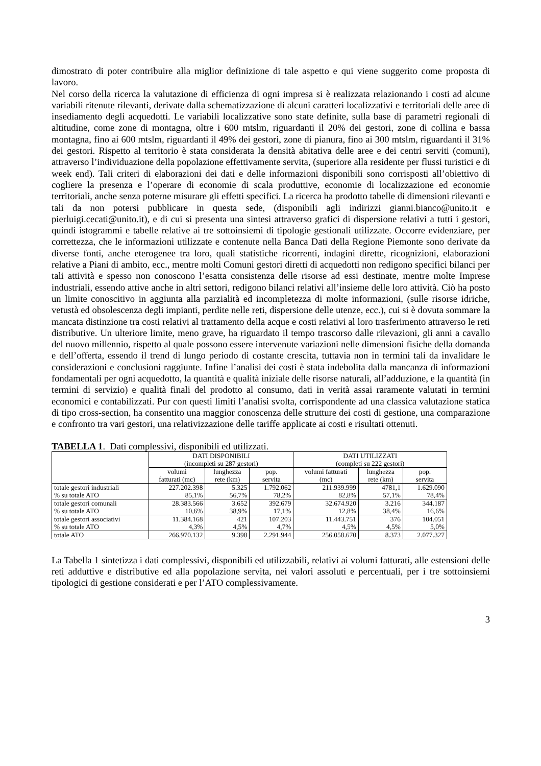dimostrato di poter contribuire alla miglior definizione di tale aspetto e qui viene suggerito come proposta di lavoro.
Nel corso della ricerca la valutazione di efficienza di ogni impresa si è realizzata relazionando i costi ad alcune variabili ritenute rilevanti, derivate dalla schematizzazione di alcuni caratteri localizzativi e territoriali delle aree di insediamento degli acquedotti. Le variabili localizzative sono state definite, sulla base di parametri regionali di altitudine, come zone di montagna, oltre i 600 mtslm, riguardanti il 20% dei gestori, zone di collina e bassa montagna, fino ai 600 mtslm, riguardanti il 49% dei gestori, zone di pianura, fino ai 300 mtslm, riguardanti il 31% dei gestori. Rispetto al territorio è stata considerata la densità abitativa delle aree e dei centri serviti (comuni), attraverso l’individuazione della popolazione effettivamente servita, (superiore alla residente per flussi turistici e di week end). Tali criteri di elaborazioni dei dati e delle informazioni disponibili sono corrisposti all’obiettivo di cogliere la presenza e l’operare di economie di scala produttive, economie di localizzazione ed economie territoriali, anche senza poterne misurare gli effetti specifici. La ricerca ha prodotto tabelle di dimensioni rilevanti e tali da non potersi pubblicare in questa sede, (disponibili agli indirizzi gianni.bianco@unito.it e pierluigi.cecati@unito.it), e di cui si presenta una sintesi attraverso grafici di dispersione relativi a tutti i gestori, quindi istogrammi e tabelle relative ai tre sottoinsiemi di tipologie gestionali utilizzate. Occorre evidenziare, per correttezza, che le informazioni utilizzate e contenute nella Banca Dati della Regione Piemonte sono derivate da diverse fonti, anche eterogenee tra loro, quali statistiche ricorrenti, indagini dirette, ricognizioni, elaborazioni relative a Piani di ambito, ecc., mentre molti Comuni gestori diretti di acquedotti non redigono specifici bilanci per tali attività e spesso non conoscono l’esatta consistenza delle risorse ad essi destinate, mentre molte Imprese industriali, essendo attive anche in altri settori, redigono bilanci relativi all’insieme delle loro attività. Ciò ha posto un limite conoscitivo in aggiunta alla parzialità ed incompletezza di molte informazioni, (sulle risorse idriche, vetustà ed obsolescenza degli impianti, perdite nelle reti, dispersione delle utenze, ecc.), cui si è dovuta sommare la mancata distinzione tra costi relativi al trattamento della acque e costi relativi al loro trasferimento attraverso le reti distributive. Un ulteriore limite, meno grave, ha riguardato il tempo trascorso dalle rilevazioni, gli anni a cavallo del nuovo millennio, rispetto al quale possono essere intervenute variazioni nelle dimensioni fisiche della domanda e dell’offerta, essendo il trend di lungo periodo di costante crescita, tuttavia non in termini tali da invalidare le considerazioni e conclusioni raggiunte. Infine l’analisi dei costi è stata indebolita dalla mancanza di informazioni fondamentali per ogni acquedotto, la quantità e qualità iniziale delle risorse naturali, all’adduzione, e la quantità (in termini di servizio) e qualità finali del prodotto al consumo, dati in verità assai raramente valutati in termini economici e contabilizzati. Pur con questi limiti l’analisi svolta, corrispondente ad una classica valutazione statica di tipo cross-section, ha consentito una maggior conoscenza delle strutture dei costi di gestione, una comparazione e confronto tra vari gestori, una relativizzazione delle tariffe applicate ai costi e risultati ottenuti.
TABELLA 1. Dati complessivi, disponibili ed utilizzati.
| | DATI DISPONIBILI (incompleti su 287 gestori) | | | DATI UTILIZZATI (completi su 222 gestori) | | |
| --- | --- | --- | --- | --- | --- | --- |
| | volumi fatturati (mc) | lunghezza rete (km) | pop. servita | volumi fatturati (mc) | lunghezza rete (km) | pop. servita |
| totale gestori industriali % su totale ATO | 227.202.398 85,1% | 5.325 56,7% | 1.792.062 78,2% | 211.939.999 82,8% | 4781,1 57,1% | 1.629.090 78,4% |
| totale gestori comunali % su totale ATO | 28.383.566 10,6% | 3.652 38,9% | 392.679 17,1% | 32.674.920 12,8% | 3.216 38,4% | 344.187 16,6% |
| totale gestori associativi % su totale ATO | 11.384.168 4,3% | 421 4,5% | 107.203 4,7% | 11.443.751 4,5% | 376 4,5% | 104.051 5,0% |
| totale ATO | 266.970.132 | 9.398 | 2.291.944 | 256.058.670 | 8.373 | 2.077.327 |
La Tabella 1 sintetizza i dati complessivi, disponibili ed utilizzabili, relativi ai volumi fatturati, alle estensioni delle reti adduttive e distributive ed alla popolazione servita, nei valori assoluti e percentuali, per i tre sottoinsiemi tipologici di gestione considerati e per l’ATO complessivamente.
3